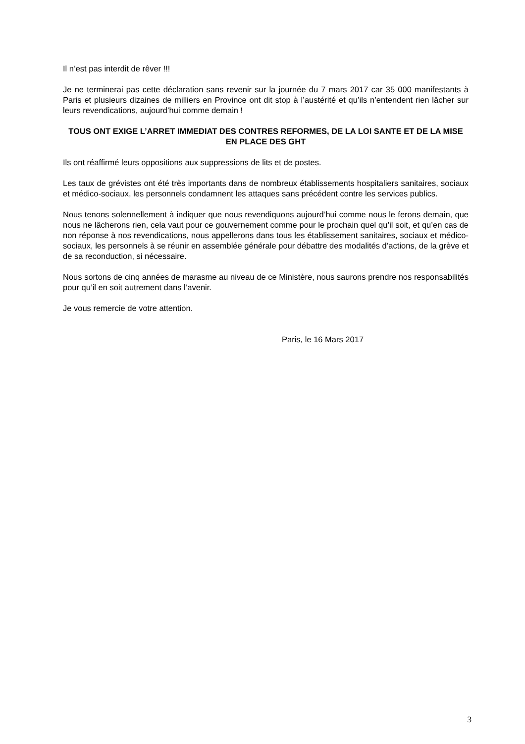Il n’est pas interdit de rêver !!!
Je ne terminerai pas cette déclaration sans revenir sur la journée du 7 mars 2017 car 35 000 manifestants à Paris et plusieurs dizaines de milliers en Province ont dit stop à l’austérité et qu’ils n’entendent rien lâcher sur leurs revendications, aujourd’hui comme demain !
TOUS ONT EXIGE L’ARRET IMMEDIAT DES CONTRES REFORMES, DE LA LOI SANTE ET DE LA MISE EN PLACE DES GHT
Ils ont réaffirmé leurs oppositions aux suppressions de lits et de postes.
Les taux de grévistes ont été très importants dans de nombreux établissements hospitaliers sanitaires, sociaux et médico-sociaux, les personnels condamnent les attaques sans précédent contre les services publics.
Nous tenons solennellement à indiquer que nous revendiquons aujourd’hui comme nous le ferons demain, que nous ne lâcherons rien, cela vaut pour ce gouvernement comme pour le prochain quel qu’il soit, et qu’en cas de non réponse à nos revendications, nous appellerons dans tous les établissement sanitaires, sociaux et médico-sociaux, les personnels à se réunir en assemblée générale pour débattre des modalités d’actions, de la grève et de sa reconduction, si nécessaire.
Nous sortons de cinq années de marasme au niveau de ce Ministère, nous saurons prendre nos responsabilités pour qu’il en soit autrement dans l’avenir.
Je vous remercie de votre attention.
Paris, le 16 Mars 2017
3